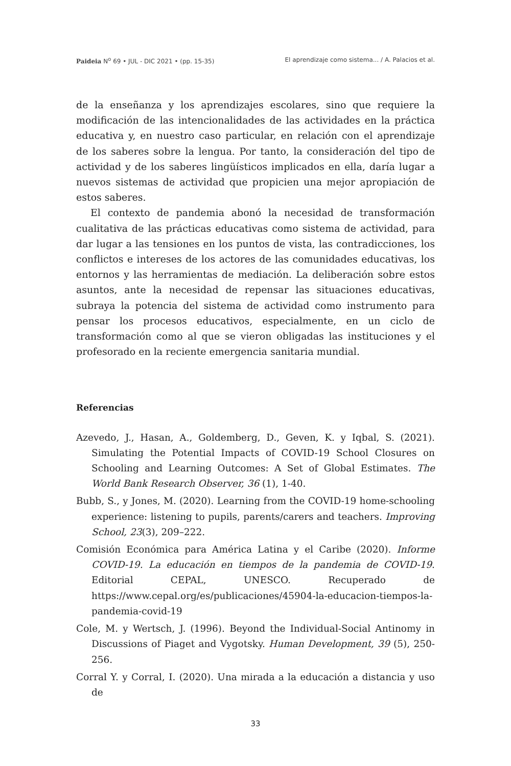Paideia N<sup>o</sup> 69 • JUL - DIC 2021 • (pp. 15-35) El aprendizaje como sistema... / A. Palacios et al.
de la enseñanza y los aprendizajes escolares, sino que requiere la modificación de las intencionalidades de las actividades en la práctica educativa y, en nuestro caso particular, en relación con el aprendizaje de los saberes sobre la lengua. Por tanto, la consideración del tipo de actividad y de los saberes lingüísticos implicados en ella, daría lugar a nuevos sistemas de actividad que propicien una mejor apropiación de estos saberes.
El contexto de pandemia abonó la necesidad de transformación cualitativa de las prácticas educativas como sistema de actividad, para dar lugar a las tensiones en los puntos de vista, las contradicciones, los conflictos e intereses de los actores de las comunidades educativas, los entornos y las herramientas de mediación. La deliberación sobre estos asuntos, ante la necesidad de repensar las situaciones educativas, subraya la potencia del sistema de actividad como instrumento para pensar los procesos educativos, especialmente, en un ciclo de transformación como al que se vieron obligadas las instituciones y el profesorado en la reciente emergencia sanitaria mundial.
Referencias
Azevedo, J., Hasan, A., Goldemberg, D., Geven, K. y Iqbal, S. (2021). Simulating the Potential Impacts of COVID-19 School Closures on Schooling and Learning Outcomes: A Set of Global Estimates. The World Bank Research Observer, 36 (1), 1-40.
Bubb, S., y Jones, M. (2020). Learning from the COVID-19 home-schooling experience: listening to pupils, parents/carers and teachers. Improving School, 23(3), 209–222.
Comisión Económica para América Latina y el Caribe (2020). Informe COVID-19. La educación en tiempos de la pandemia de COVID-19. Editorial CEPAL, UNESCO. Recuperado de https://www.cepal.org/es/publicaciones/45904-la-educacion-tiempos-la-pandemia-covid-19
Cole, M. y Wertsch, J. (1996). Beyond the Individual-Social Antinomy in Discussions of Piaget and Vygotsky. Human Development, 39 (5), 250-256.
Corral Y. y Corral, I. (2020). Una mirada a la educación a distancia y uso de
33